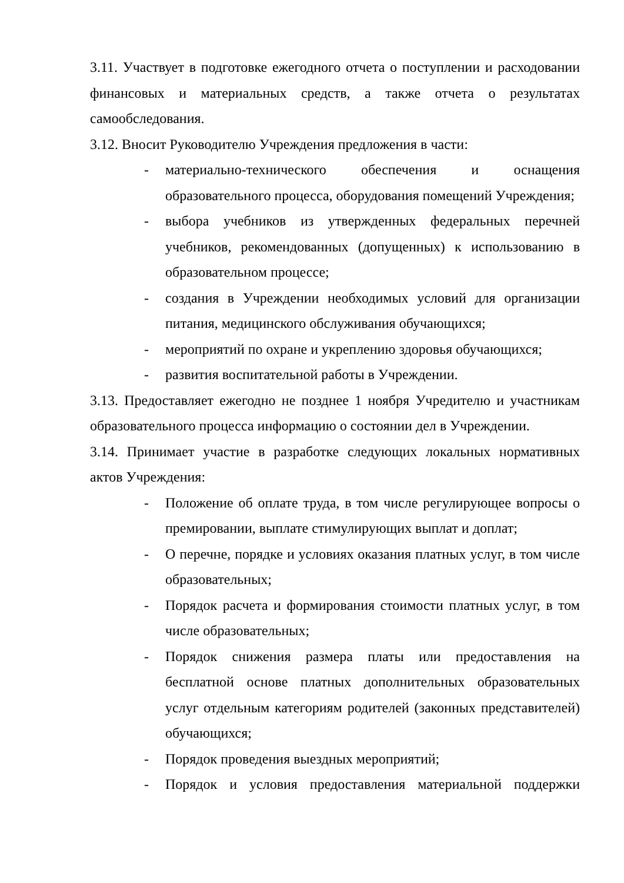3.11. Участвует в подготовке ежегодного отчета о поступлении и расходовании финансовых и материальных средств, а также отчета о результатах самообследования.
3.12. Вносит Руководителю Учреждения предложения в части:
- материально-технического обеспечения и оснащения образовательного процесса, оборудования помещений Учреждения;
- выбора учебников из утвержденных федеральных перечней учебников, рекомендованных (допущенных) к использованию в образовательном процессе;
- создания в Учреждении необходимых условий для организации питания, медицинского обслуживания обучающихся;
- мероприятий по охране и укреплению здоровья обучающихся;
- развития воспитательной работы в Учреждении.
3.13. Предоставляет ежегодно не позднее 1 ноября Учредителю и участникам образовательного процесса информацию о состоянии дел в Учреждении.
3.14. Принимает участие в разработке следующих локальных нормативных актов Учреждения:
- Положение об оплате труда, в том числе регулирующее вопросы о премировании, выплате стимулирующих выплат и доплат;
- О перечне, порядке и условиях оказания платных услуг, в том числе образовательных;
- Порядок расчета и формирования стоимости платных услуг, в том числе образовательных;
- Порядок снижения размера платы или предоставления на бесплатной основе платных дополнительных образовательных услуг отдельным категориям родителей (законных представителей) обучающихся;
- Порядок проведения выездных мероприятий;
- Порядок и условия предоставления материальной поддержки